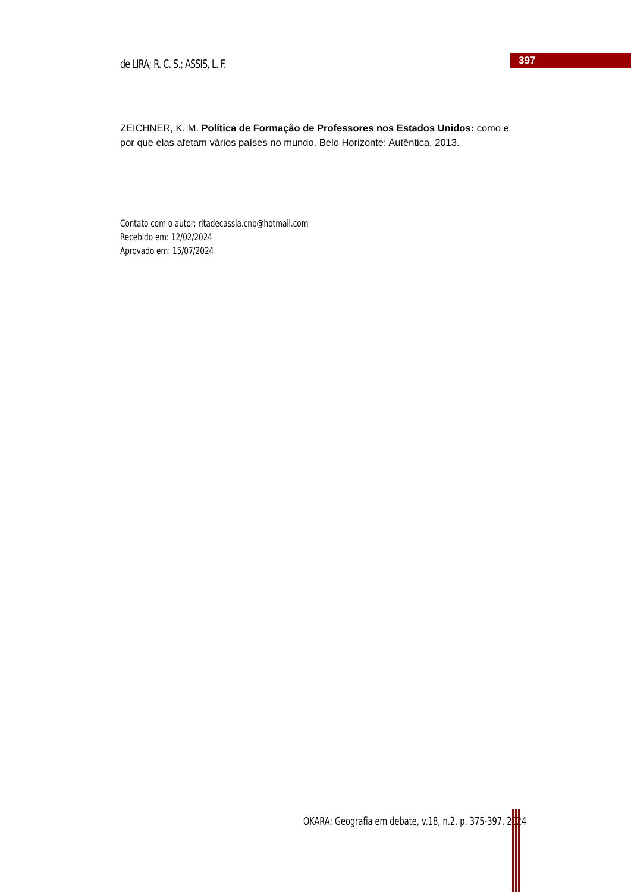de LIRA; R. C. S.; ASSIS, L. F.
397
ZEICHNER, K. M. Política de Formação de Professores nos Estados Unidos: como e por que elas afetam vários países no mundo. Belo Horizonte: Autêntica, 2013.
Contato com o autor: ritadecassia.cnb@hotmail.com
Recebido em: 12/02/2024
Aprovado em: 15/07/2024
OKARA: Geografia em debate, v.18, n.2, p. 375-397, 2024